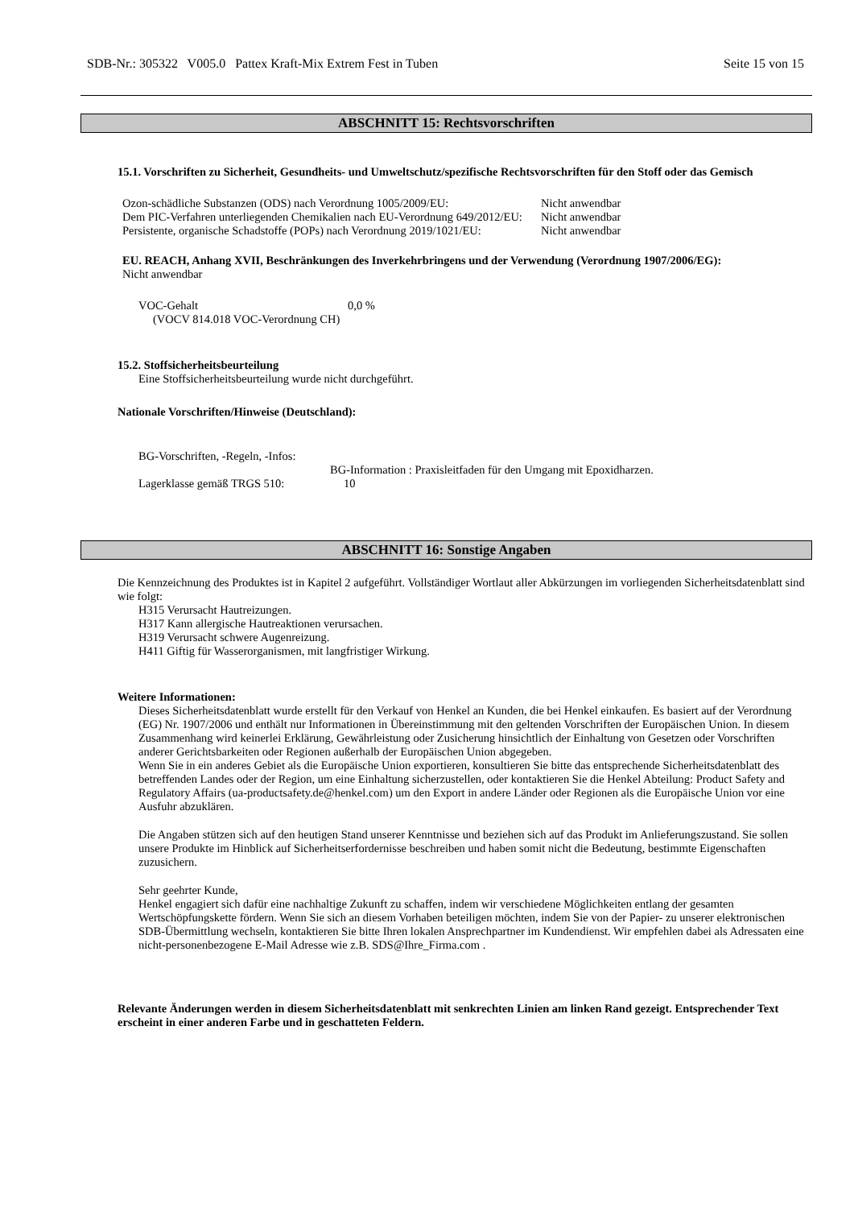SDB-Nr.: 305322 V005.0 Pattex Kraft-Mix Extrem Fest in Tuben Seite 15 von 15
ABSCHNITT 15: Rechtsvorschriften
15.1. Vorschriften zu Sicherheit, Gesundheits- und Umweltschutz/spezifische Rechtsvorschriften für den Stoff oder das Gemisch
| Ozon-schädliche Substanzen (ODS) nach Verordnung 1005/2009/EU: | Nicht anwendbar |
| Dem PIC-Verfahren unterliegenden Chemikalien nach EU-Verordnung 649/2012/EU: | Nicht anwendbar |
| Persistente, organische Schadstoffe (POPs) nach Verordnung 2019/1021/EU: | Nicht anwendbar |
EU. REACH, Anhang XVII, Beschränkungen des Inverkehrbringens und der Verwendung (Verordnung 1907/2006/EG):
Nicht anwendbar
| VOC-Gehalt (VOCV 814.018 VOC-Verordnung CH) | 0,0 % |
15.2. Stoffsicherheitsbeurteilung
Eine Stoffsicherheitsbeurteilung wurde nicht durchgeführt.
Nationale Vorschriften/Hinweise (Deutschland):
BG-Vorschriften, -Regeln, -Infos:
BG-Information : Praxisleitfaden für den Umgang mit Epoxidharzen.
Lagerklasse gemäß TRGS 510: 10
ABSCHNITT 16: Sonstige Angaben
Die Kennzeichnung des Produktes ist in Kapitel 2 aufgeführt. Vollständiger Wortlaut aller Abkürzungen im vorliegenden Sicherheitsdatenblatt sind wie folgt:
H315 Verursacht Hautreizungen.
H317 Kann allergische Hautreaktionen verursachen.
H319 Verursacht schwere Augenreizung.
H411 Giftig für Wasserorganismen, mit langfristiger Wirkung.
Weitere Informationen:
Dieses Sicherheitsdatenblatt wurde erstellt für den Verkauf von Henkel an Kunden, die bei Henkel einkaufen. Es basiert auf der Verordnung (EG) Nr. 1907/2006 und enthält nur Informationen in Übereinstimmung mit den geltenden Vorschriften der Europäischen Union. In diesem Zusammenhang wird keinerlei Erklärung, Gewährleistung oder Zusicherung hinsichtlich der Einhaltung von Gesetzen oder Vorschriften anderer Gerichtsbarkeiten oder Regionen außerhalb der Europäischen Union abgegeben.
Wenn Sie in ein anderes Gebiet als die Europäische Union exportieren, konsultieren Sie bitte das entsprechende Sicherheitsdatenblatt des betreffenden Landes oder der Region, um eine Einhaltung sicherzustellen, oder kontaktieren Sie die Henkel Abteilung: Product Safety and Regulatory Affairs (ua-productsafety.de@henkel.com) um den Export in andere Länder oder Regionen als die Europäische Union vor eine Ausfuhr abzuklären.
Die Angaben stützen sich auf den heutigen Stand unserer Kenntnisse und beziehen sich auf das Produkt im Anlieferungszustand. Sie sollen unsere Produkte im Hinblick auf Sicherheitserfordernisse beschreiben und haben somit nicht die Bedeutung, bestimmte Eigenschaften zuzusichern.
Sehr geehrter Kunde,
Henkel engagiert sich dafür eine nachhaltige Zukunft zu schaffen, indem wir verschiedene Möglichkeiten entlang der gesamten Wertschöpfungskette fördern. Wenn Sie sich an diesem Vorhaben beteiligen möchten, indem Sie von der Papier- zu unserer elektronischen SDB-Übermittlung wechseln, kontaktieren Sie bitte Ihren lokalen Ansprechpartner im Kundendienst. Wir empfehlen dabei als Adressaten eine nicht-personenbezogene E-Mail Adresse wie z.B. SDS@Ihre_Firma.com .
Relevante Änderungen werden in diesem Sicherheitsdatenblatt mit senkrechten Linien am linken Rand gezeigt. Entsprechender Text erscheint in einer anderen Farbe und in geschatteten Feldern.